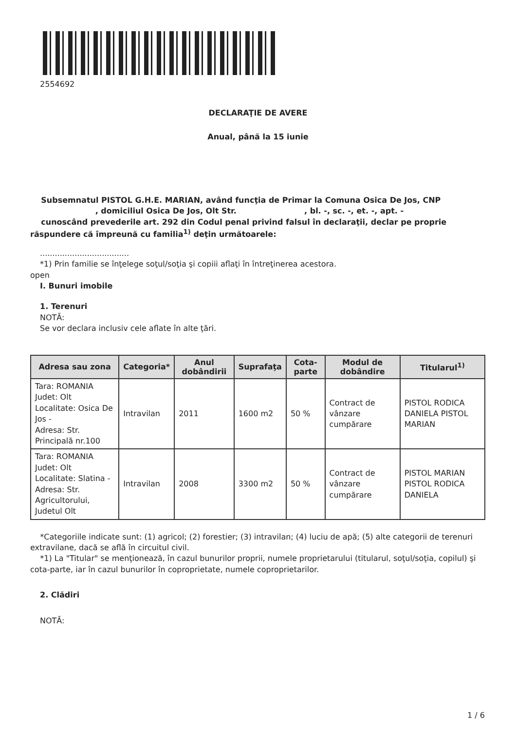2554692
DECLARAŢIE DE AVERE
Anual, până la 15 iunie
Subsemnatul PISTOL G.H.E. MARIAN, având funcţia de Primar la Comuna Osica De Jos, CNP , domiciliul Osica De Jos, Olt Str. , bl. -, sc. -, et. -, apt. -
cunoscând prevederile art. 292 din Codul penal privind falsul în declaraţii, declar pe proprie răspundere că împreună cu familia<sup>1)</sup> deţin următoarele:
....................................
*1) Prin familie se înţelege soţul/soţia şi copiii aflaţi în întreţinerea acestora.
open
I. Bunuri imobile
1. Terenuri
NOTĂ:
Se vor declara inclusiv cele aflate în alte ţări.
| Adresa sau zona | Categoria* | Anul dobândirii | Suprafaţa | Cota-parte | Modul de dobândire | Titularul<sup>1)</sup> |
| --- | --- | --- | --- | --- | --- | --- |
| Tara: ROMANIA Judet: Olt Localitate: Osica De Jos - Adresa: Str. Principală nr.100 | Intravilan | 2011 | 1600 m2 | 50 % | Contract de vânzare cumpărare | PISTOL RODICA DANIELA PISTOL MARIAN |
| Tara: ROMANIA Judet: Olt Localitate: Slatina - Adresa: Str. Agricultorului, Judetul Olt | Intravilan | 2008 | 3300 m2 | 50 % | Contract de vânzare cumpărare | PISTOL MARIAN PISTOL RODICA DANIELA |
*Categoriile indicate sunt: (1) agricol; (2) forestier; (3) intravilan; (4) luciu de apă; (5) alte categorii de terenuri extravilane, dacă se află în circuitul civil.
*1) La "Titular" se menţionează, în cazul bunurilor proprii, numele proprietarului (titularul, soţul/soţia, copilul) şi cota-parte, iar în cazul bunurilor în coproprietate, numele coproprietarilor.
2. Clădiri
NOTĂ:
1 / 6